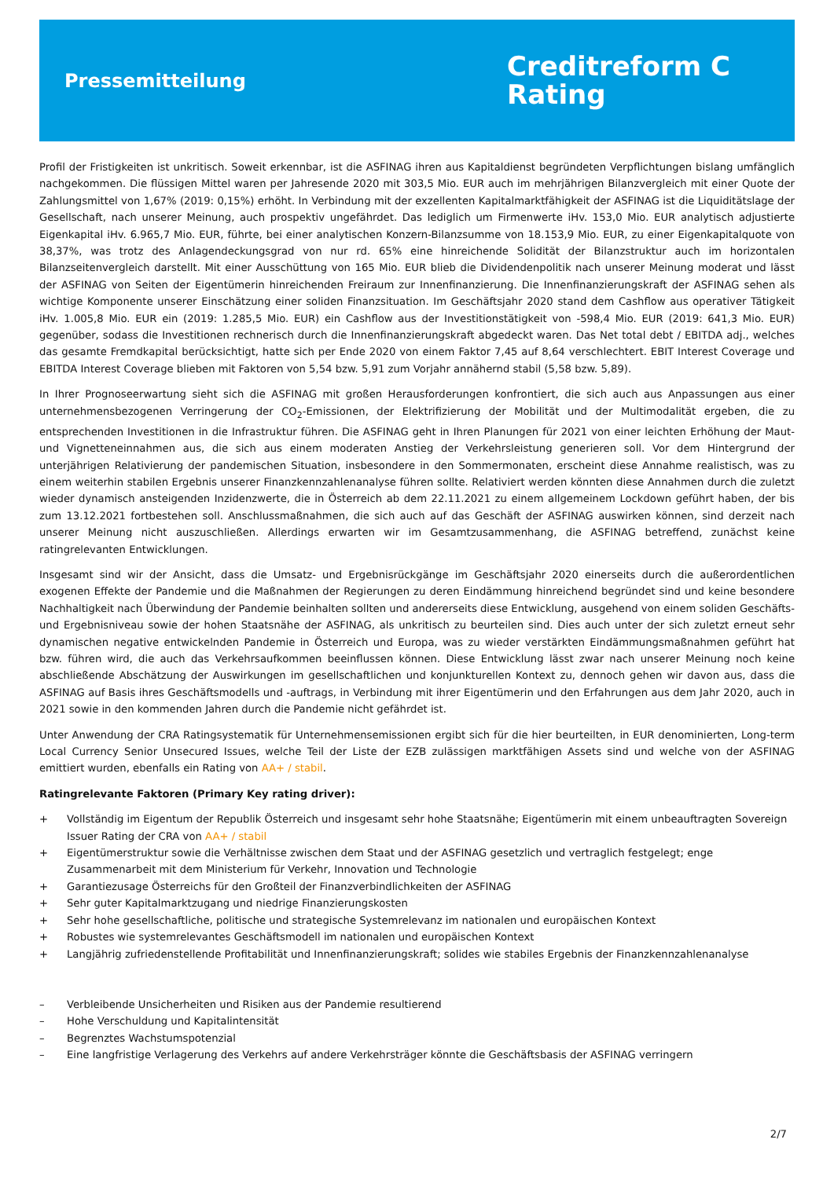Pressemitteilung
Creditreform C
Rating
Profil der Fristigkeiten ist unkritisch. Soweit erkennbar, ist die ASFINAG ihren aus Kapitaldienst begründeten Verpflichtungen bislang umfänglich nachgekommen. Die flüssigen Mittel waren per Jahresende 2020 mit 303,5 Mio. EUR auch im mehrjährigen Bilanzvergleich mit einer Quote der Zahlungsmittel von 1,67% (2019: 0,15%) erhöht. In Verbindung mit der exzellenten Kapitalmarktfähigkeit der ASFINAG ist die Liquiditätslage der Gesellschaft, nach unserer Meinung, auch prospektiv ungefährdet. Das lediglich um Firmenwerte iHv. 153,0 Mio. EUR analytisch adjustierte Eigenkapital iHv. 6.965,7 Mio. EUR, führte, bei einer analytischen Konzern-Bilanzsumme von 18.153,9 Mio. EUR, zu einer Eigenkapitalquote von 38,37%, was trotz des Anlagendeckungsgrad von nur rd. 65% eine hinreichende Solidität der Bilanzstruktur auch im horizontalen Bilanzseitenvergleich darstellt. Mit einer Ausschüttung von 165 Mio. EUR blieb die Dividendenpolitik nach unserer Meinung moderat und lässt der ASFINAG von Seiten der Eigentümerin hinreichenden Freiraum zur Innenfinanzierung. Die Innenfinanzierungskraft der ASFINAG sehen als wichtige Komponente unserer Einschätzung einer soliden Finanzsituation. Im Geschäftsjahr 2020 stand dem Cashflow aus operativer Tätigkeit iHv. 1.005,8 Mio. EUR ein (2019: 1.285,5 Mio. EUR) ein Cashflow aus der Investitionstätigkeit von -598,4 Mio. EUR (2019: 641,3 Mio. EUR) gegenüber, sodass die Investitionen rechnerisch durch die Innenfinanzierungskraft abgedeckt waren. Das Net total debt / EBITDA adj., welches das gesamte Fremdkapital berücksichtigt, hatte sich per Ende 2020 von einem Faktor 7,45 auf 8,64 verschlechtert. EBIT Interest Coverage und EBITDA Interest Coverage blieben mit Faktoren von 5,54 bzw. 5,91 zum Vorjahr annähernd stabil (5,58 bzw. 5,89).
In Ihrer Prognoseerwartung sieht sich die ASFINAG mit großen Herausforderungen konfrontiert, die sich auch aus Anpassungen aus einer unternehmensbezogenen Verringerung der CO<sub>2</sub>-Emissionen, der Elektrifizierung der Mobilität und der Multimodalität ergeben, die zu entsprechenden Investitionen in die Infrastruktur führen. Die ASFINAG geht in Ihren Planungen für 2021 von einer leichten Erhöhung der Maut- und Vignetteneinnahmen aus, die sich aus einem moderaten Anstieg der Verkehrsleistung generieren soll. Vor dem Hintergrund der unterjährigen Relativierung der pandemischen Situation, insbesondere in den Sommermonaten, erscheint diese Annahme realistisch, was zu einem weiterhin stabilen Ergebnis unserer Finanzkennzahlenanalyse führen sollte. Relativiert werden könnten diese Annahmen durch die zuletzt wieder dynamisch ansteigenden Inzidenzwerte, die in Österreich ab dem 22.11.2021 zu einem allgemeinem Lockdown geführt haben, der bis zum 13.12.2021 fortbestehen soll. Anschlussmaßnahmen, die sich auch auf das Geschäft der ASFINAG auswirken können, sind derzeit nach unserer Meinung nicht auszuschließen. Allerdings erwarten wir im Gesamtzusammenhang, die ASFINAG betreffend, zunächst keine ratingrelevanten Entwicklungen.
Insgesamt sind wir der Ansicht, dass die Umsatz- und Ergebnisrückgänge im Geschäftsjahr 2020 einerseits durch die außerordentlichen exogenen Effekte der Pandemie und die Maßnahmen der Regierungen zu deren Eindämmung hinreichend begründet sind und keine besondere Nachhaltigkeit nach Überwindung der Pandemie beinhalten sollten und andererseits diese Entwicklung, ausgehend von einem soliden Geschäfts- und Ergebnisniveau sowie der hohen Staatsnähe der ASFINAG, als unkritisch zu beurteilen sind. Dies auch unter der sich zuletzt erneut sehr dynamischen negative entwickelnden Pandemie in Österreich und Europa, was zu wieder verstärkten Eindämmungsmaßnahmen geführt hat bzw. führen wird, die auch das Verkehrsaufkommen beeinflussen können. Diese Entwicklung lässt zwar nach unserer Meinung noch keine abschließende Abschätzung der Auswirkungen im gesellschaftlichen und konjunkturellen Kontext zu, dennoch gehen wir davon aus, dass die ASFINAG auf Basis ihres Geschäftsmodells und -auftrags, in Verbindung mit ihrer Eigentümerin und den Erfahrungen aus dem Jahr 2020, auch in 2021 sowie in den kommenden Jahren durch die Pandemie nicht gefährdet ist.
Unter Anwendung der CRA Ratingsystematik für Unternehmensemissionen ergibt sich für die hier beurteilten, in EUR denominierten, Long-term Local Currency Senior Unsecured Issues, welche Teil der Liste der EZB zulässigen marktfähigen Assets sind und welche von der ASFINAG emittiert wurden, ebenfalls ein Rating von AA+ / stabil.
Ratingrelevante Faktoren (Primary Key rating driver):
+ Vollständig im Eigentum der Republik Österreich und insgesamt sehr hohe Staatsnähe; Eigentümerin mit einem unbeauftragten Sovereign Issuer Rating der CRA von AA+ / stabil
+ Eigentümerstruktur sowie die Verhältnisse zwischen dem Staat und der ASFINAG gesetzlich und vertraglich festgelegt; enge Zusammenarbeit mit dem Ministerium für Verkehr, Innovation und Technologie
+ Garantiezusage Österreichs für den Großteil der Finanzverbindlichkeiten der ASFINAG
+ Sehr guter Kapitalmarktzugang und niedrige Finanzierungskosten
+ Sehr hohe gesellschaftliche, politische und strategische Systemrelevanz im nationalen und europäischen Kontext
+ Robustes wie systemrelevantes Geschäftsmodell im nationalen und europäischen Kontext
+ Langjährig zufriedenstellende Profitabilität und Innenfinanzierungskraft; solides wie stabiles Ergebnis der Finanzkennzahlenanalyse
– Verbleibende Unsicherheiten und Risiken aus der Pandemie resultierend
– Hohe Verschuldung und Kapitalintensität
– Begrenztes Wachstumspotenzial
– Eine langfristige Verlagerung des Verkehrs auf andere Verkehrsträger könnte die Geschäftsbasis der ASFINAG verringern
2/7